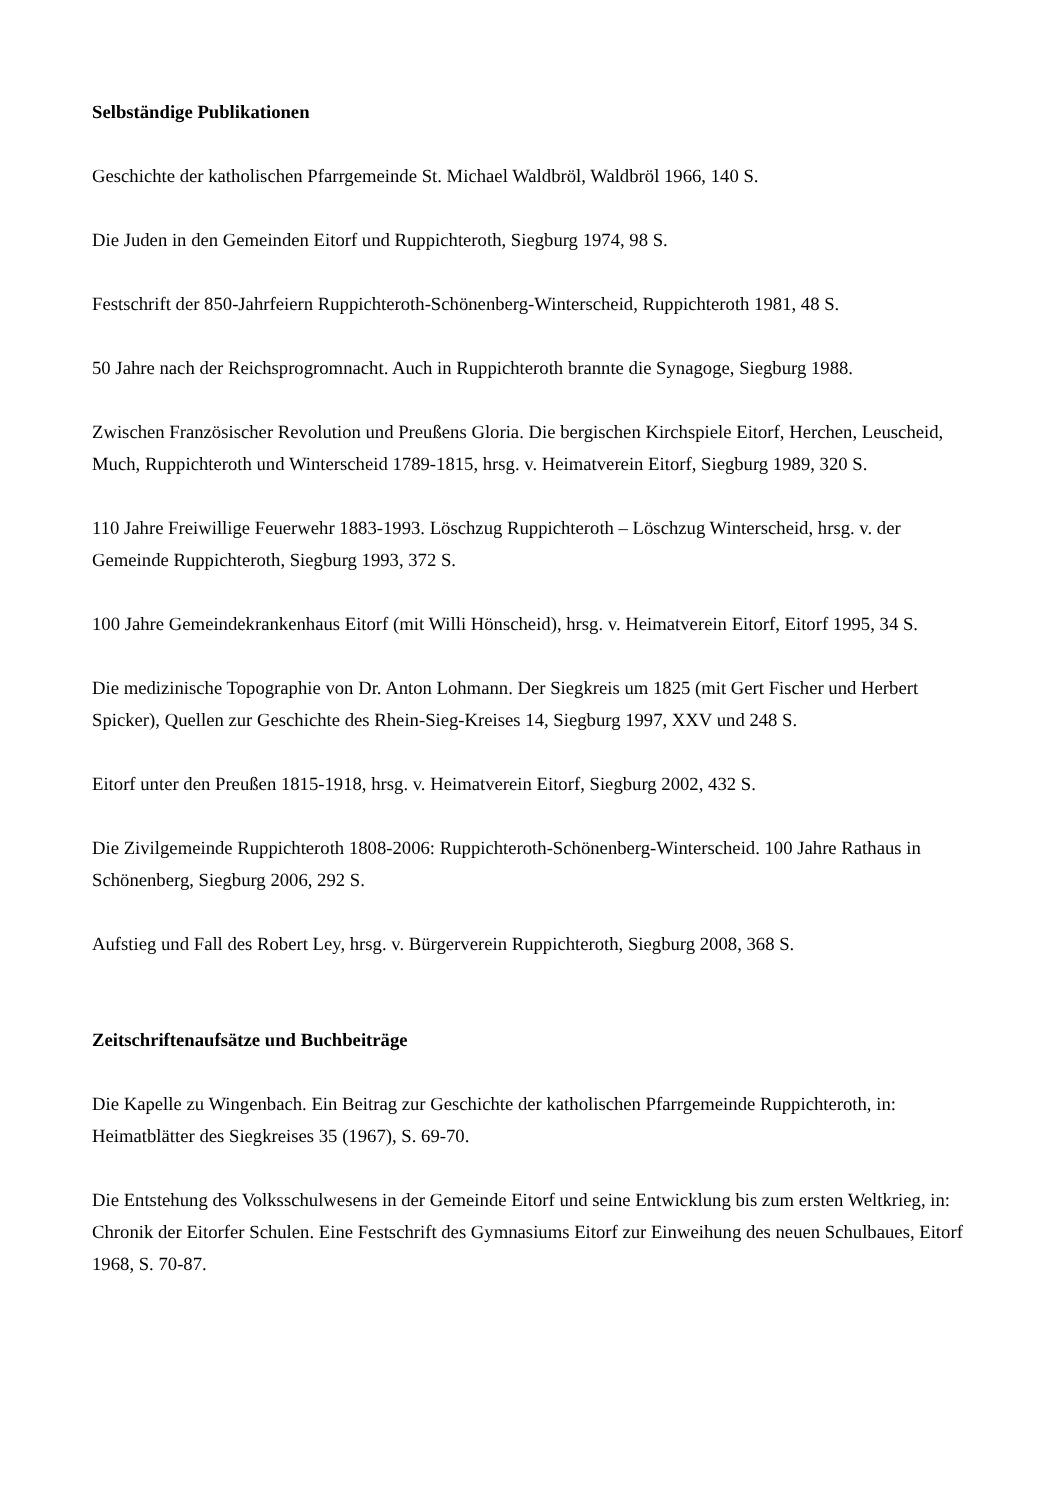Selbständige Publikationen
Geschichte der katholischen Pfarrgemeinde St. Michael Waldbröl, Waldbröl 1966, 140 S.
Die Juden in den Gemeinden Eitorf und Ruppichteroth, Siegburg 1974, 98 S.
Festschrift der 850-Jahrfeiern Ruppichteroth-Schönenberg-Winterscheid, Ruppichteroth 1981, 48 S.
50 Jahre nach der Reichsprogromnacht. Auch in Ruppichteroth brannte die Synagoge, Siegburg 1988.
Zwischen Französischer Revolution und Preußens Gloria. Die bergischen Kirchspiele Eitorf, Herchen, Leuscheid, Much, Ruppichteroth und Winterscheid 1789-1815, hrsg. v. Heimatverein Eitorf, Siegburg 1989, 320 S.
110 Jahre Freiwillige Feuerwehr 1883-1993. Löschzug Ruppichteroth – Löschzug Winterscheid, hrsg. v. der Gemeinde Ruppichteroth, Siegburg 1993, 372 S.
100 Jahre Gemeindekrankenhaus Eitorf (mit Willi Hönscheid), hrsg. v. Heimatverein Eitorf, Eitorf 1995, 34 S.
Die medizinische Topographie von Dr. Anton Lohmann. Der Siegkreis um 1825 (mit Gert Fischer und Herbert Spicker), Quellen zur Geschichte des Rhein-Sieg-Kreises 14, Siegburg 1997, XXV und 248 S.
Eitorf unter den Preußen 1815-1918, hrsg. v. Heimatverein Eitorf, Siegburg 2002, 432 S.
Die Zivilgemeinde Ruppichteroth 1808-2006: Ruppichteroth-Schönenberg-Winterscheid. 100 Jahre Rathaus in Schönenberg, Siegburg 2006, 292 S.
Aufstieg und Fall des Robert Ley, hrsg. v. Bürgerverein Ruppichteroth, Siegburg 2008, 368 S.
Zeitschriftenaufsätze und Buchbeiträge
Die Kapelle zu Wingenbach. Ein Beitrag zur Geschichte der katholischen Pfarrgemeinde Ruppichteroth, in: Heimatblätter des Siegkreises 35 (1967), S. 69-70.
Die Entstehung des Volksschulwesens in der Gemeinde Eitorf und seine Entwicklung bis zum ersten Weltkrieg, in: Chronik der Eitorfer Schulen. Eine Festschrift des Gymnasiums Eitorf zur Einweihung des neuen Schulbaues, Eitorf 1968, S. 70-87.